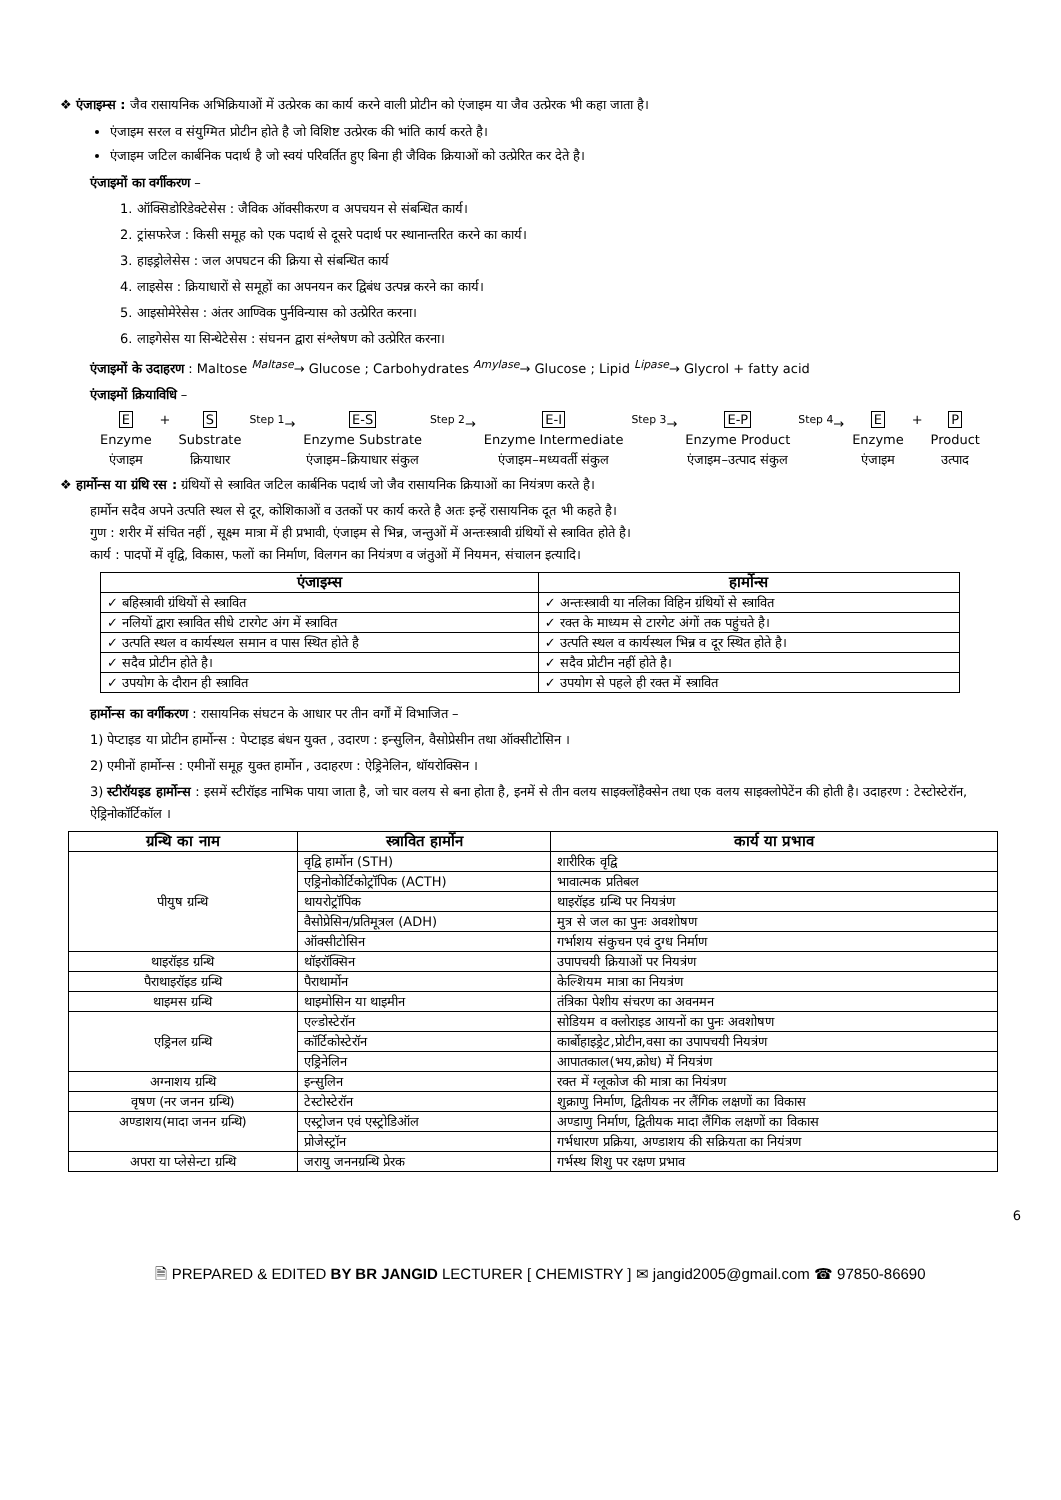❖ एंजाइम्स : जैव रासायनिक अभिक्रियाओं में उत्प्रेरक का कार्य करने वाली प्रोटीन को एंजाइम या जैव उत्प्रेरक भी कहा जाता है।
एंजाइम सरल व संयुग्मित प्रोटीन होते है जो विशिष्ट उत्प्रेरक की भांति कार्य करते है।
एंजाइम जटिल कार्बनिक पदार्थ है जो स्वयं परिवर्तित हुए बिना ही जैविक क्रियाओं को उत्प्रेरित कर देते है।
एंजाइमों का वर्गीकरण –
1. ऑक्सिडोरिडेक्टेसेस : जैविक ऑक्सीकरण व अपचयन से संबन्धित कार्य।
2. ट्रांसफरेज : किसी समूह को एक पदार्थ से दूसरे पदार्थ पर स्थानान्तरित करने का कार्य।
3. हाइड्रोलेसेस : जल अपघटन की क्रिया से संबन्धित कार्य
4. लाइसेस : क्रियाधारों से समूहों का अपनयन कर द्विबंध उत्पन्न करने का कार्य।
5. आइसोमेरेसेस : अंतर आण्विक पुर्नविन्यास को उत्प्रेरित करना।
6. लाइगेसेस या सिन्थेटेसेस : संघनन द्वारा संश्लेषण को उत्प्रेरित करना।
एंजाइमों के उदाहरण : Maltose <sup>Maltase</sup>→ Glucose ; Carbohydrates <sup>Amylase</sup>→ Glucose ; Lipid <sup>Lipase</sup>→ Glycrol + fatty acid
एंजाइमों क्रियाविधि –
E
Enzyme
एंजाइम
+ S
Substrate
क्रियाधार
<sup>Step 1</sup>→ E-S
Enzyme Substrate
एंजाइम–क्रियाधार संकुल
<sup>Step 2</sup>→ E-I
Enzyme Intermediate
एंजाइम–मध्यवर्ती संकुल
<sup>Step 3</sup>→ E-P
Enzyme Product
एंजाइम–उत्पाद संकुल
<sup>Step 4</sup>→ E
Enzyme
एंजाइम
+ P
Product
उत्पाद
❖ हार्मोन्स या ग्रंथि रस : ग्रंथियों से स्त्रावित जटिल कार्बनिक पदार्थ जो जैव रासायनिक क्रियाओं का नियंत्रण करते है।
हार्मोन सदैव अपने उत्पति स्थल से दूर, कोशिकाओं व उतकों पर कार्य करते है अतः इन्हें रासायनिक दूत भी कहते है।
गुण : शरीर में संचित नहीं , सूक्ष्म मात्रा में ही प्रभावी, एंजाइम से भिन्न, जन्तुओं में अन्तःस्त्रावी ग्रंथियों से स्त्रावित होते है।
कार्य : पादपों में वृद्वि, विकास, फलों का निर्माण, विलगन का नियंत्रण व जंतुओं में नियमन, संचालन इत्यादि।
| एंजाइम्स | हार्मोन्स |
| --- | --- |
| ✓ बहिस्त्रावी ग्रंथियों से स्त्रावित | ✓ अन्तःस्त्रावी या नलिका विहिन ग्रंथियों से स्त्रावित |
| ✓ नलियों द्वारा स्त्रावित सीधे टारगेट अंग में स्त्रावित | ✓ रक्त के माध्यम से टारगेट अंगों तक पहुंचते है। |
| ✓ उत्पति स्थल व कार्यस्थल समान व पास स्थित होते है | ✓ उत्पति स्थल व कार्यस्थल भिन्न व दूर स्थित होते है। |
| ✓ सदैव प्रोटीन होते है। | ✓ सदैव प्रोटीन नहीं होते है। |
| ✓ उपयोग के दौरान ही स्त्रावित | ✓ उपयोग से पहले ही रक्त में स्त्रावित |
हार्मोन्स का वर्गीकरण : रासायनिक संघटन के आधार पर तीन वर्गों में विभाजित –
1) पेप्टाइड या प्रोटीन हार्मोन्स : पेप्टाइड बंधन युक्त , उदारण : इन्सुलिन, वैसोप्रेसीन तथा ऑक्सीटोसिन ।
2) एमीनों हार्मोन्स : एमीनों समूह युक्त हार्मोन , उदाहरण : ऐड्रिनेलिन, थॉयरोक्सिन ।
3) स्टीरॉयइड हार्मोन्स : इसमें स्टीरॉइड नाभिक पाया जाता है, जो चार वलय से बना होता है, इनमें से तीन वलय साइक्लोंहैक्सेन तथा एक वलय साइक्लोपेटेंन की होती है। उदाहरण : टेस्टोस्टेरॉन, ऐड्रिनोकॉर्टिकॉल ।
| ग्रन्थि का नाम | स्त्रावित हार्मोन | कार्य या प्रभाव |
| --- | --- | --- |
| पीयुष ग्रन्थि | वृद्वि हार्मोन (STH) | शारीरिक वृद्वि |
| | एड्रिनोकोर्टिकोट्रॉपिक (ACTH) | भावात्मक प्रतिबल |
| | थायरोट्रॉपिक | थाइरॉइड ग्रन्थि पर नियत्रंण |
| | वैसोप्रेसिन/प्रतिमूत्रल (ADH) | मुत्र से जल का पुनः अवशोषण |
| | ऑक्सीटोसिन | गर्भाशय संकुचन एवं दुग्ध निर्माण |
| थाइरॉइड ग्रन्थि | थॉइरॉक्सिन | उपापचयी क्रियाओं पर नियत्रंण |
| पैराथाइरॉइड ग्रन्थि | पैराथार्मोन | केल्शियम मात्रा का नियत्रंण |
| थाइमस ग्रन्थि | थाइमोसिन या थाइमीन | तंत्रिका पेशीय संचरण का अवनमन |
| एड्रिनल ग्रन्थि | एल्डोस्टेरॉन | सोडियम व क्लोराइड आयनों का पुनः अवशोषण |
| | कॉर्टिकोस्टेरॉन | कार्बोहाइड्रेट,प्रोटीन,वसा का उपापचयी नियत्रंण |
| | एड्रिनेलिन | आपातकाल(भय,क्रोध) में नियत्रंण |
| अग्नाशय ग्रन्थि | इन्सुलिन | रक्त में ग्लूकोज की मात्रा का नियंत्रण |
| वृषण (नर जनन ग्रन्थि) | टेस्टोस्टेरॉन | शुक्राणु निर्माण, द्वितीयक नर लैंगिक लक्षणों का विकास |
| अण्डाशय(मादा जनन ग्रन्थि) | एस्ट्रोजन एवं एस्ट्रोडिऑल | अण्डाणु निर्माण, द्वितीयक मादा लैंगिक लक्षणों का विकास |
| | प्रोजेस्ट्रॉन | गर्भधारण प्रक्रिया, अण्डाशय की सक्रियता का नियंत्रण |
| अपरा या प्लेसेन्टा ग्रन्थि | जरायु जननग्रन्थि प्रेरक | गर्भस्थ शिशु पर रक्षण प्रभाव |
6
🗎 PREPARED & EDITED BY BR JANGID LECTURER [ CHEMISTRY ] ✉ jangid2005@gmail.com ☎ 97850-86690